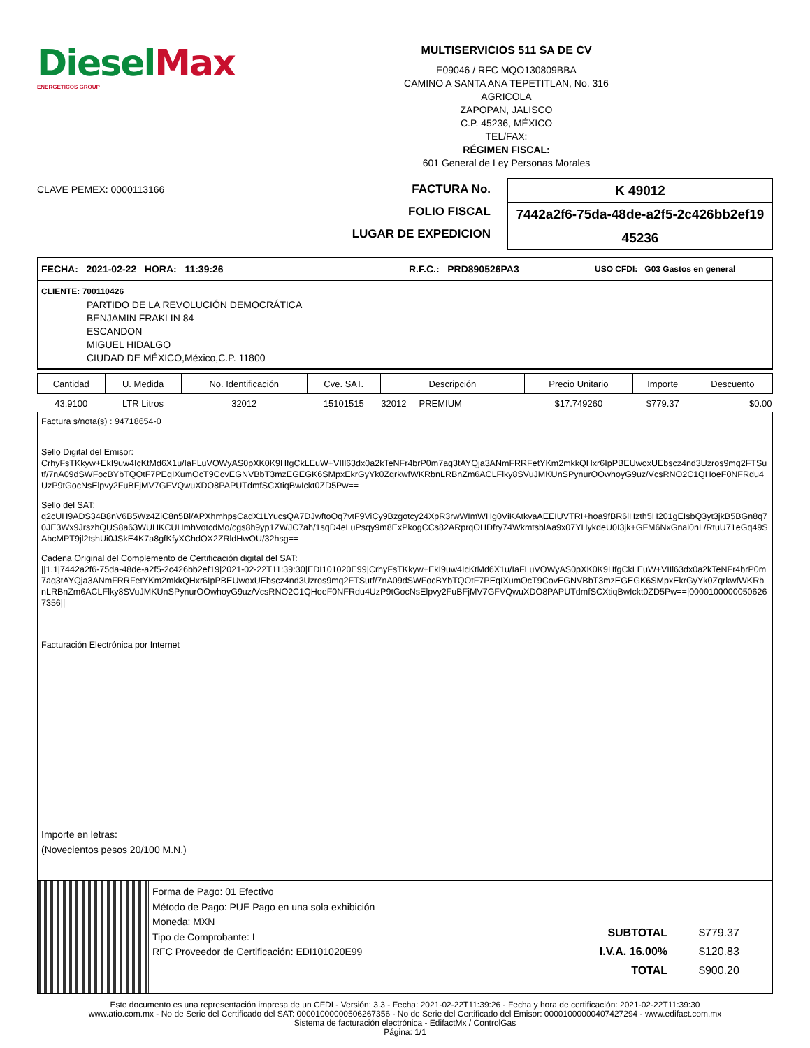Diesel Max
ENERGETICOS GROUP
MULTISERVICIOS 511 SA DE CV
E09046 / RFC MQO130809BBA
CAMINO A SANTA ANA TEPETITLAN, No. 316
AGRICOLA
ZAPOPAN, JALISCO
C.P. 45236, MÉXICO
TEL/FAX:
RÉGIMEN FISCAL:
601 General de Ley Personas Morales
CLAVE PEMEX: 0000113166
FACTURA No.
FOLIO FISCAL
LUGAR DE EXPEDICION
| K 49012 |
| 7442a2f6-75da-48de-a2f5-2c426bb2ef19 |
| 45236 |
FECHA: 2021-02-22 HORA: 11:39:26 R.F.C.: PRD890526PA3
USO CFDI: G03 Gastos en general
CLIENTE: 700110426
PARTIDO DE LA REVOLUCIÓN DEMOCRÁTICA
BENJAMIN FRAKLIN 84
ESCANDON
MIGUEL HIDALGO
CIUDAD DE MÉXICO,México,C.P. 11800
| Cantidad | U. Medida | No. Identificación | Cve. SAT. | Descripción | Precio Unitario | Importe | Descuento |
| --- | --- | --- | --- | --- | --- | --- | --- |
| 43.9100 | LTR Litros | 32012 | 15101515 | 32012 PREMIUM | $17.749260 | $779.37 | $0.00 |
Factura s/nota(s) : 94718654-0
Sello Digital del Emisor:
CrhyFsTKkyw+EkI9uw4IcKtMd6X1u/IaFLuVOWyAS0pXK0K9HfgCkLEuW+VIIl63dx0a2kTeNFr4brP0m7aq3tAYQja3ANmFRRFetYKm2mkkQHxr6IpPBEUwoxUEbscz4nd3Uzros9mq2FTSutf/7nA09dSWFocBYbTQOtF7PEqIXumOcT9CovEGNVBbT3mzEGEGK6SMpxEkrGyYk0ZqrkwfWKRbnLRBnZm6ACLFlky8SVuJMKUnSPynurOOwhoyG9uz/VcsRNO2C1QHoeF0NFRdu4UzP9tGocNsElpvy2FuBFjMV7GFVQwuXDO8PAPUTdmfSCXtiqBwIckt0ZD5Pw==
Sello del SAT:
q2cUH9ADS34B8nV6B5Wz4ZiC8n5Bl/APXhmhpsCadX1LYucsQA7DJwftoOq7vtF9ViCy9Bzgotcy24XpR3rwWImWHg0ViKAtkvaAEEIUVTRI+hoa9fBR6lHzth5H201gEIsbQ3yt3jkB5BGn8q70JE3Wx9JrszhQUS8a63WUHKCUHmhVotcdMo/cgs8h9yp1ZWJC7ah/1sqD4eLuPsqy9m8ExPkogCCs82ARprqOHDfry74WkmtsblAa9x07YHykdeU0I3jk+GFM6NxGnal0nL/RtuU71eGq49SAbcMPT9jl2tshUi0JSkE4K7a8gfKfyXChdOX2ZRldHwOU/32hsg==
Cadena Original del Complemento de Certificación digital del SAT:
||1.1|7442a2f6-75da-48de-a2f5-2c426bb2ef19|2021-02-22T11:39:30|EDI101020E99|CrhyFsTKkyw+EkI9uw4IcKtMd6X1u/IaFLuVOWyAS0pXK0K9HfgCkLEuW+VIIl63dx0a2kTeNFr4brP0m7aq3tAYQja3ANmFRRFetYKm2mkkQHxr6IpPBEUwoxUEbscz4nd3Uzros9mq2FTSutf/7nA09dSWFocBYbTQOtF7PEqIXumOcT9CovEGNVBbT3mzEGEGK6SMpxEkrGyYk0ZqrkwfWKRbnLRBnZm6ACLFlky8SVuJMKUnSPynurOOwhoyG9uz/VcsRNO2C1QHoeF0NFRdu4UzP9tGocNsElpvy2FuBFjMV7GFVQwuXDO8PAPUTdmfSCXtiqBwIckt0ZD5Pw==|00001000000506267356||
Facturación Electrónica por Internet
Importe en letras:
(Novecientos pesos 20/100 M.N.)
Forma de Pago: 01 Efectivo
Método de Pago: PUE Pago en una sola exhibición
Moneda: MXN
Tipo de Comprobante: I
RFC Proveedor de Certificación: EDI101020E99
SUBTOTAL $779.37
I.V.A. 16.00% $120.83
TOTAL $900.20
Este documento es una representación impresa de un CFDI - Versión: 3.3 - Fecha: 2021-02-22T11:39:26 - Fecha y hora de certificación: 2021-02-22T11:39:30
www.atio.com.mx - No de Serie del Certificado del SAT: 00001000000506267356 - No de Serie del Certificado del Emisor: 00001000000407427294 - www.edifact.com.mx
Sistema de facturación electrónica - EdifactMx / ControlGas
Página: 1/1